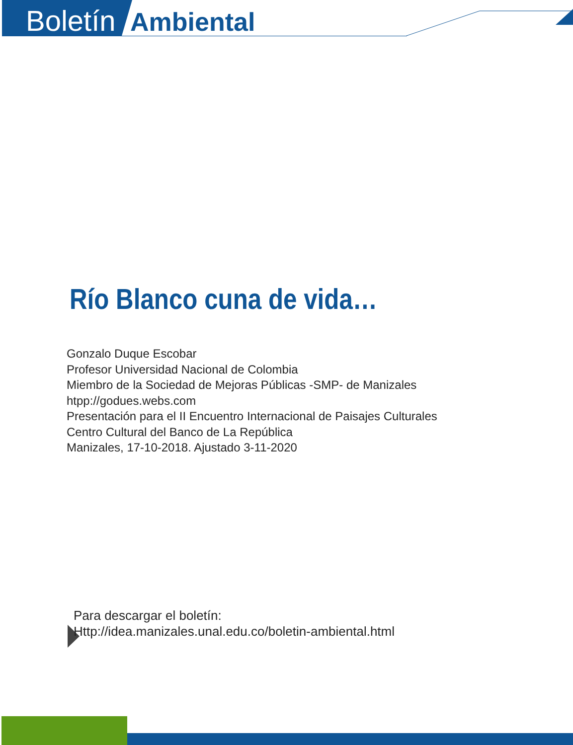Boletín Ambiental
Río Blanco cuna de vida…
Gonzalo Duque Escobar
Profesor Universidad Nacional de Colombia
Miembro de la Sociedad de Mejoras Públicas -SMP- de Manizales
htpp://godues.webs.com
Presentación para el II Encuentro Internacional de Paisajes Culturales
Centro Cultural del Banco de La República
Manizales, 17-10-2018. Ajustado 3-11-2020
Para descargar el boletín:
Http://idea.manizales.unal.edu.co/boletin-ambiental.html